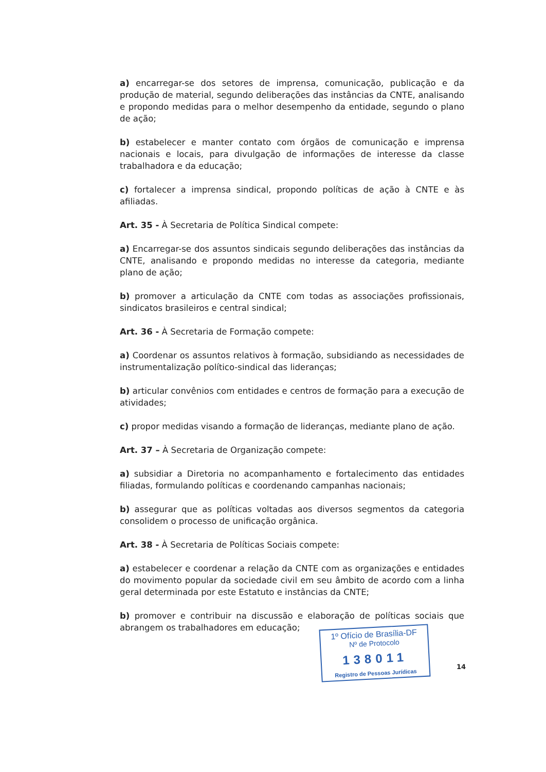a) encarregar-se dos setores de imprensa, comunicação, publicação e da produção de material, segundo deliberações das instâncias da CNTE, analisando e propondo medidas para o melhor desempenho da entidade, segundo o plano de ação;
b) estabelecer e manter contato com órgãos de comunicação e imprensa nacionais e locais, para divulgação de informações de interesse da classe trabalhadora e da educação;
c) fortalecer a imprensa sindical, propondo políticas de ação à CNTE e às afiliadas.
Art. 35 - À Secretaria de Política Sindical compete:
a) Encarregar-se dos assuntos sindicais segundo deliberações das instâncias da CNTE, analisando e propondo medidas no interesse da categoria, mediante plano de ação;
b) promover a articulação da CNTE com todas as associações profissionais, sindicatos brasileiros e central sindical;
Art. 36 - À Secretaria de Formação compete:
a) Coordenar os assuntos relativos à formação, subsidiando as necessidades de instrumentalização político-sindical das lideranças;
b) articular convênios com entidades e centros de formação para a execução de atividades;
c) propor medidas visando a formação de lideranças, mediante plano de ação.
Art. 37 – À Secretaria de Organização compete:
a) subsidiar a Diretoria no acompanhamento e fortalecimento das entidades filiadas, formulando políticas e coordenando campanhas nacionais;
b) assegurar que as políticas voltadas aos diversos segmentos da categoria consolidem o processo de unificação orgânica.
Art. 38 - À Secretaria de Políticas Sociais compete:
a) estabelecer e coordenar a relação da CNTE com as organizações e entidades do movimento popular da sociedade civil em seu âmbito de acordo com a linha geral determinada por este Estatuto e instâncias da CNTE;
b) promover e contribuir na discussão e elaboração de políticas sociais que abrangem os trabalhadores em educação;
1º Ofício de Brasília-DF
Nº de Protocolo
138011
Registro de Pessoas Jurídicas
14